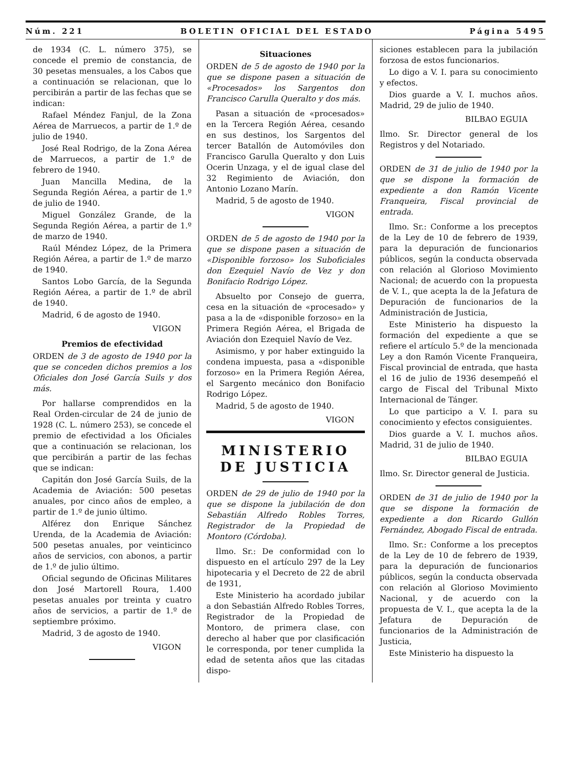Núm. 221 BOLETIN OFICIAL DEL ESTADO Página 5495
de 1934 (C. L. número 375), se concede el premio de constancia, de 30 pesetas mensuales, a los Cabos que a continuación se relacionan, que lo percibirán a partir de las fechas que se indican:
Rafael Méndez Fanjul, de la Zona Aérea de Marruecos, a partir de 1.º de julio de 1940.
José Real Rodrigo, de la Zona Aérea de Marruecos, a partir de 1.º de febrero de 1940.
Juan Mancilla Medina, de la Segunda Región Aérea, a partir de 1.º de julio de 1940.
Miguel González Grande, de la Segunda Región Aérea, a partir de 1.º de marzo de 1940.
Raúl Méndez López, de la Primera Región Aérea, a partir de 1.º de marzo de 1940.
Santos Lobo García, de la Segunda Región Aérea, a partir de 1.º de abril de 1940.
Madrid, 6 de agosto de 1940.
VIGON
Premios de efectividad
ORDEN de 3 de agosto de 1940 por la que se conceden dichos premios a los Oficiales don José García Suils y dos más.
Por hallarse comprendidos en la Real Orden-circular de 24 de junio de 1928 (C. L. número 253), se concede el premio de efectividad a los Oficiales que a continuación se relacionan, los que percibirán a partir de las fechas que se indican:
Capitán don José García Suils, de la Academia de Aviación: 500 pesetas anuales, por cinco años de empleo, a partir de 1.º de junio último.
Alférez don Enrique Sánchez Urenda, de la Academia de Aviación: 500 pesetas anuales, por veinticinco años de servicios, con abonos, a partir de 1.º de julio último.
Oficial segundo de Oficinas Militares don José Martorell Roura, 1.400 pesetas anuales por treinta y cuatro años de servicios, a partir de 1.º de septiembre próximo.
Madrid, 3 de agosto de 1940.
VIGON
Situaciones
ORDEN de 5 de agosto de 1940 por la que se dispone pasen a situación de «Procesados» los Sargentos don Francisco Carulla Queralto y dos más.
Pasan a situación de «procesados» en la Tercera Región Aérea, cesando en sus destinos, los Sargentos del tercer Batallón de Automóviles don Francisco Garulla Queralto y don Luis Ocerin Unzaga, y el de igual clase del 32 Regimiento de Aviación, don Antonio Lozano Marín.
Madrid, 5 de agosto de 1940.
VIGON
ORDEN de 5 de agosto de 1940 por la que se dispone pasen a situación de «Disponible forzoso» los Suboficiales don Ezequiel Navío de Vez y don Bonifacio Rodrigo López.
Absuelto por Consejo de guerra, cesa en la situación de «procesado» y pasa a la de «disponible forzoso» en la Primera Región Aérea, el Brigada de Aviación don Ezequiel Navío de Vez.
Asimismo, y por haber extinguido la condena impuesta, pasa a «disponible forzoso» en la Primera Región Aérea, el Sargento mecánico don Bonifacio Rodrigo López.
Madrid, 5 de agosto de 1940.
VIGON
MINISTERIO DE JUSTICIA
ORDEN de 29 de julio de 1940 por la que se dispone la jubilación de don Sebastián Alfredo Robles Torres, Registrador de la Propiedad de Montoro (Córdoba).
Ilmo. Sr.: De conformidad con lo dispuesto en el artículo 297 de la Ley hipotecaria y el Decreto de 22 de abril de 1931,
Este Ministerio ha acordado jubilar a don Sebastián Alfredo Robles Torres, Registrador de la Propiedad de Montoro, de primera clase, con derecho al haber que por clasificación le corresponda, por tener cumplida la edad de setenta años que las citadas dispo-
siciones establecen para la jubilación forzosa de estos funcionarios.
Lo digo a V. I. para su conocimiento y efectos.
Dios guarde a V. I. muchos años. Madrid, 29 de julio de 1940.
BILBAO EGUIA
Ilmo. Sr. Director general de los Registros y del Notariado.
ORDEN de 31 de julio de 1940 por la que se dispone la formación de expediente a don Ramón Vicente Franqueira, Fiscal provincial de entrada.
Ilmo. Sr.: Conforme a los preceptos de la Ley de 10 de febrero de 1939, para la depuración de funcionarios públicos, según la conducta observada con relación al Glorioso Movimiento Nacional; de acuerdo con la propuesta de V. I., que acepta la de la Jefatura de Depuración de funcionarios de la Administración de Justicia,
Este Ministerio ha dispuesto la formación del expediente a que se refiere el artículo 5.º de la mencionada Ley a don Ramón Vicente Franqueira, Fiscal provincial de entrada, que hasta el 16 de julio de 1936 desempeñó el cargo de Fiscal del Tribunal Mixto Internacional de Tánger.
Lo que participo a V. I. para su conocimiento y efectos consiguientes.
Dios guarde a V. I. muchos años. Madrid, 31 de julio de 1940.
BILBAO EGUIA
Ilmo. Sr. Director general de Justicia.
ORDEN de 31 de julio de 1940 por la que se dispone la formación de expediente a don Ricardo Gullón Fernández, Abogado Fiscal de entrada.
Ilmo. Sr.: Conforme a los preceptos de la Ley de 10 de febrero de 1939, para la depuración de funcionarios públicos, según la conducta observada con relación al Glorioso Movimiento Nacional, y de acuerdo con la propuesta de V. I., que acepta la de la Jefatura de Depuración de funcionarios de la Administración de Justicia,
Este Ministerio ha dispuesto la